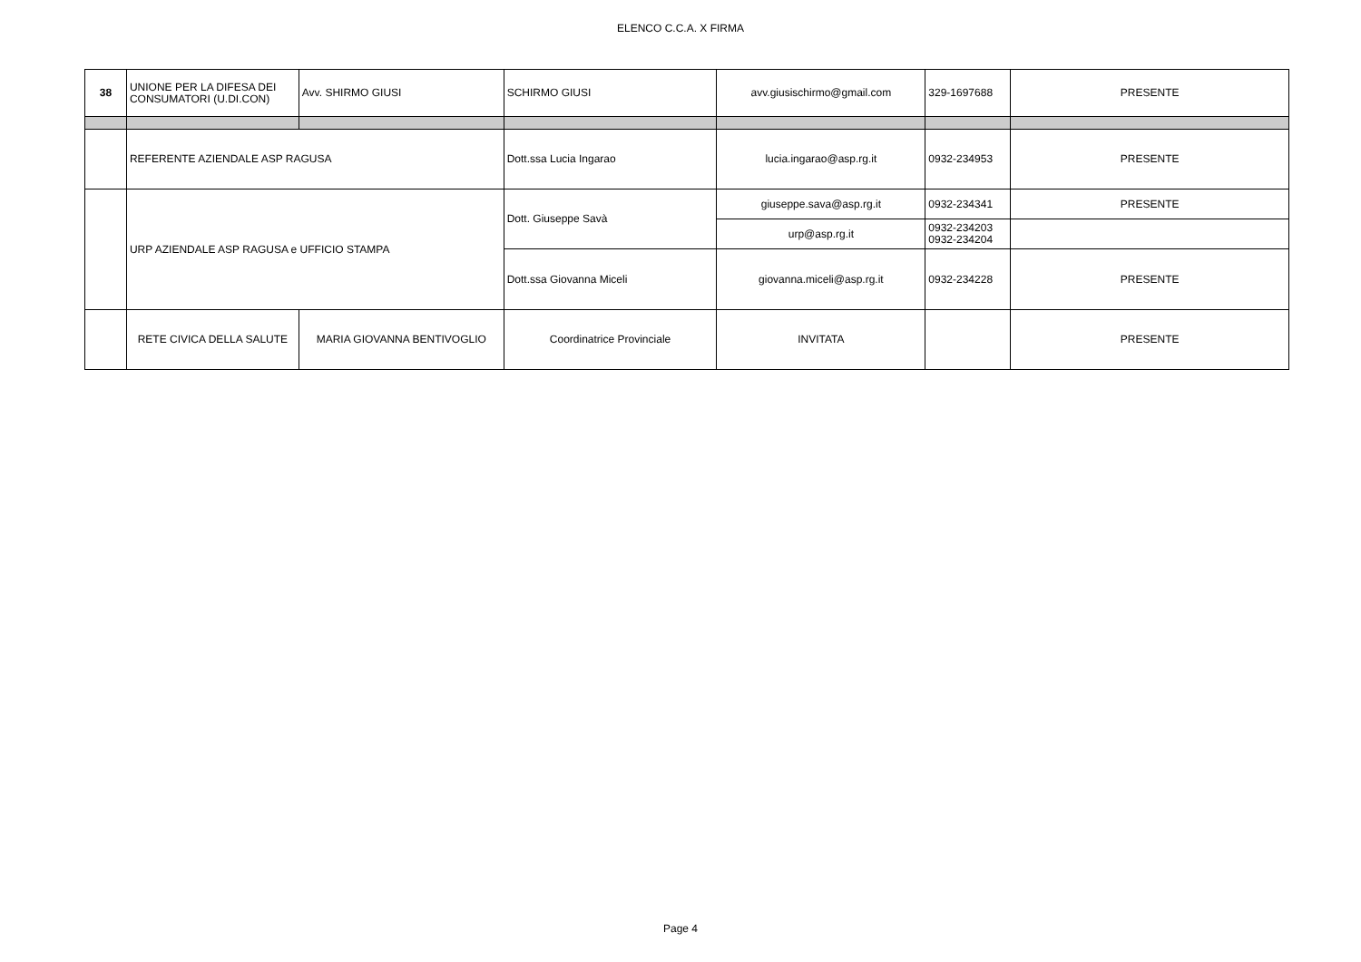ELENCO C.C.A. X FIRMA
| 38 | UNIONE PER LA DIFESA DEI CONSUMATORI (U.DI.CON) | Avv. SHIRMO GIUSI | SCHIRMO GIUSI | avv.giusischirmo@gmail.com | 329-1697688 | PRESENTE |
| | REFERENTE AZIENDALE ASP RAGUSA | | Dott.ssa Lucia Ingarao | lucia.ingarao@asp.rg.it | 0932-234953 | PRESENTE |
| | URP AZIENDALE ASP RAGUSA e UFFICIO STAMPA | | Dott. Giuseppe Savà | giuseppe.sava@asp.rg.it | 0932-234341 | PRESENTE |
| | | | | urp@asp.rg.it | 0932-234203 0932-234204 | |
| | | | Dott.ssa Giovanna Miceli | giovanna.miceli@asp.rg.it | 0932-234228 | PRESENTE |
| | RETE CIVICA DELLA SALUTE | MARIA GIOVANNA BENTIVOGLIO | Coordinatrice Provinciale | INVITATA | | PRESENTE |
Page 4